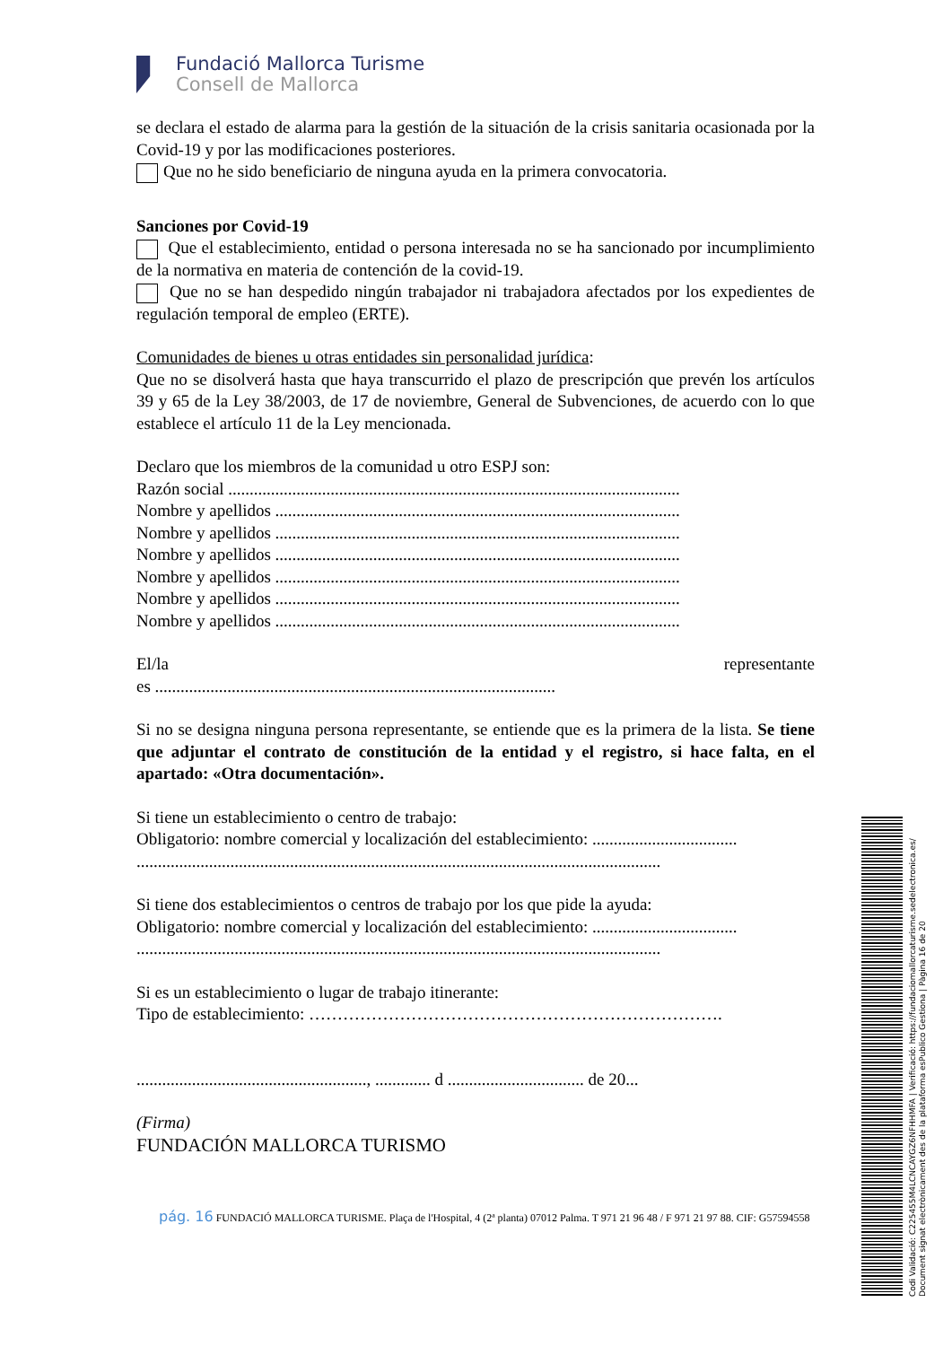Fundació Mallorca Turisme
Consell de Mallorca
se declara el estado de alarma para la gestión de la situación de la crisis sanitaria ocasionada por la Covid-19 y por las modificaciones posteriores.
Que no he sido beneficiario de ninguna ayuda en la primera convocatoria.
Sanciones por Covid-19
Que el establecimiento, entidad o persona interesada no se ha sancionado por incumplimiento de la normativa en materia de contención de la covid-19.
Que no se han despedido ningún trabajador ni trabajadora afectados por los expedientes de regulación temporal de empleo (ERTE).
Comunidades de bienes u otras entidades sin personalidad jurídica:
Que no se disolverá hasta que haya transcurrido el plazo de prescripción que prevén los artículos 39 y 65 de la Ley 38/2003, de 17 de noviembre, General de Subvenciones, de acuerdo con lo que establece el artículo 11 de la Ley mencionada.
Declaro que los miembros de la comunidad u otro ESPJ son:
Razón social ..........................................................................................................
Nombre y apellidos ...............................................................................................
Nombre y apellidos ...............................................................................................
Nombre y apellidos ...............................................................................................
Nombre y apellidos ...............................................................................................
Nombre y apellidos ...............................................................................................
Nombre y apellidos ...............................................................................................
El/la representante
es ..............................................................................................
Si no se designa ninguna persona representante, se entiende que es la primera de la lista. Se tiene que adjuntar el contrato de constitución de la entidad y el registro, si hace falta, en el apartado: «Otra documentación».
Si tiene un establecimiento o centro de trabajo:
Obligatorio: nombre comercial y localización del establecimiento: ..................................
...........................................................................................................................
Si tiene dos establecimientos o centros de trabajo por los que pide la ayuda:
Obligatorio: nombre comercial y localización del establecimiento: ..................................
...........................................................................................................................
Si es un establecimiento o lugar de trabajo itinerante:
Tipo de establecimiento: ……………………………………………………………….
......................................................, ............. d ................................ de 20...
(Firma)
FUNDACIÓN MALLORCA TURISMO
pág. 16 FUNDACIÓ MALLORCA TURISME. Plaça de l'Hospital, 4 (2ª planta) 07012 Palma. T 971 21 96 48 / F 971 21 97 88. CIF: G57594558
Codi Validació: C225455M4LCNCAYGZ6NFHHMFA | Verificació: https://fundaciomallorcaturisme.sedelectronica.es/
Document signat electrònicament des de la plataforma esPublico Gestiona | Pàgina 16 de 20